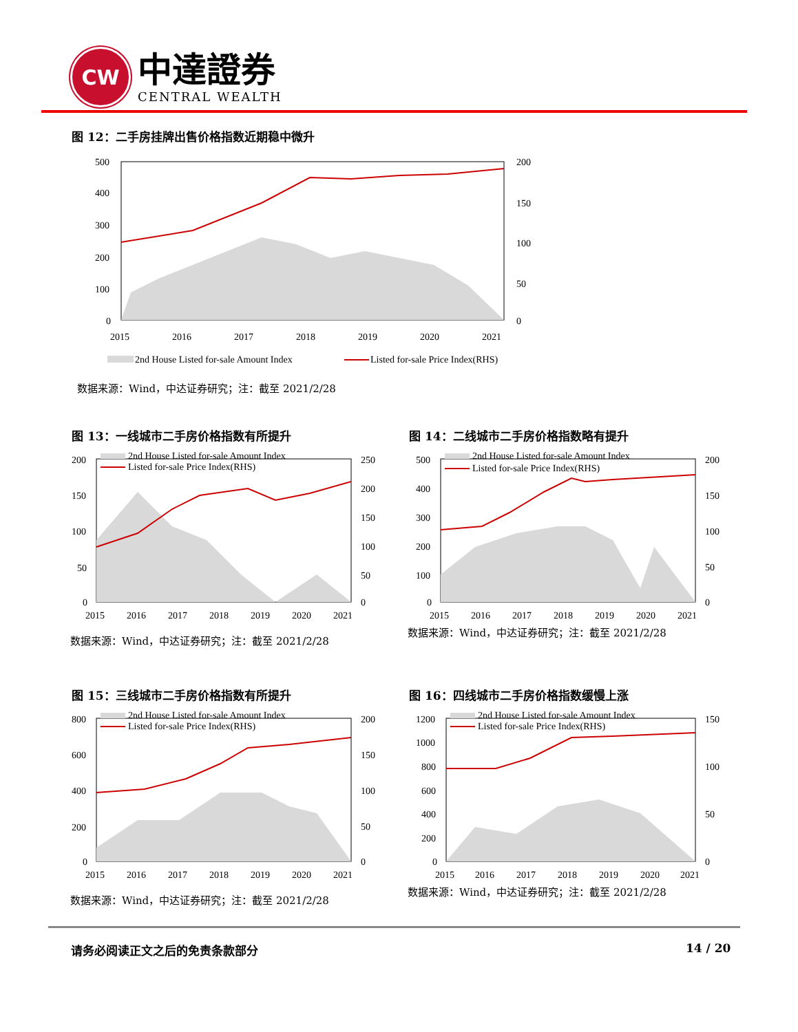CW
中達證券
CENTRAL WEALTH
图 12：二手房挂牌出售价格指数近期稳中微升
500
400
300
200
100
0
200
150
100
50
0
2015
2016
2017
2018
2019
2020
2021
2nd House Listed for-sale Amount Index
Listed for-sale Price Index(RHS)
数据来源：Wind，中达证券研究；注：截至 2021/2/28
图 13：一线城市二手房价格指数有所提升
图 14：二线城市二手房价格指数略有提升
图 15：三线城市二手房价格指数有所提升
图 16：四线城市二手房价格指数缓慢上涨
200
150
100
50
0
250
200
150
100
50
0
2015
2016
2017
2018
2019
2020
2021
2nd House Listed for-sale Amount Index
Listed for-sale Price Index(RHS)
数据来源：Wind，中达证券研究；注：截至 2021/2/28
500
400
300
200
100
0
200
150
100
50
0
2015
2016
2017
2018
2019
2020
2021
2nd House Listed for-sale Amount Index
Listed for-sale Price Index(RHS)
数据来源：Wind，中达证券研究；注：截至 2021/2/28
800
600
400
200
0
200
150
100
50
0
2015
2016
2017
2018
2019
2020
2021
2nd House Listed for-sale Amount Index
Listed for-sale Price Index(RHS)
数据来源：Wind，中达证券研究；注：截至 2021/2/28
1200
1000
800
600
400
200
0
150
100
50
0
2015
2016
2017
2018
2019
2020
2021
2nd House Listed for-sale Amount Index
Listed for-sale Price Index(RHS)
数据来源：Wind，中达证券研究；注：截至 2021/2/28
请务必阅读正文之后的免责条款部分 14 / 20